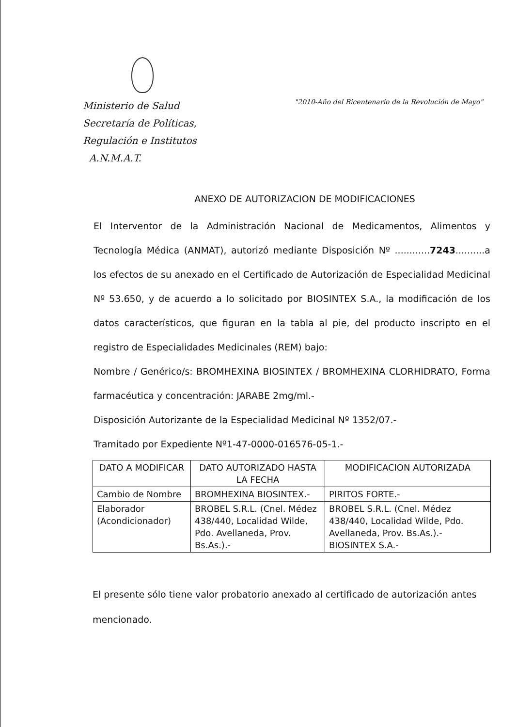Ministerio de Salud
Secretaría de Políticas,
Regulación e Institutos
A.N.M.A.T.
"2010-Año del Bicentenario de la Revolución de Mayo"
ANEXO DE AUTORIZACION DE MODIFICACIONES
El Interventor de la Administración Nacional de Medicamentos, Alimentos y Tecnología Médica (ANMAT), autorizó mediante Disposición Nº ............7243..........a los efectos de su anexado en el Certificado de Autorización de Especialidad Medicinal Nº 53.650, y de acuerdo a lo solicitado por BIOSINTEX S.A., la modificación de los datos característicos, que figuran en la tabla al pie, del producto inscripto en el registro de Especialidades Medicinales (REM) bajo:
Nombre / Genérico/s: BROMHEXINA BIOSINTEX / BROMHEXINA CLORHIDRATO, Forma farmacéutica y concentración: JARABE 2mg/ml.-
Disposición Autorizante de la Especialidad Medicinal Nº 1352/07.-
Tramitado por Expediente Nº1-47-0000-016576-05-1.-
| DATO A MODIFICAR | DATO AUTORIZADO HASTA LA FECHA | MODIFICACION AUTORIZADA |
| --- | --- | --- |
| Cambio de Nombre | BROMHEXINA BIOSINTEX.- | PIRITOS FORTE.- |
| Elaborador (Acondicionador) | BROBEL S.R.L. (Cnel. Médez 438/440, Localidad Wilde, Pdo. Avellaneda, Prov. Bs.As.).- | BROBEL S.R.L. (Cnel. Médez 438/440, Localidad Wilde, Pdo. Avellaneda, Prov. Bs.As.).- BIOSINTEX S.A.- |
El presente sólo tiene valor probatorio anexado al certificado de autorización antes mencionado.